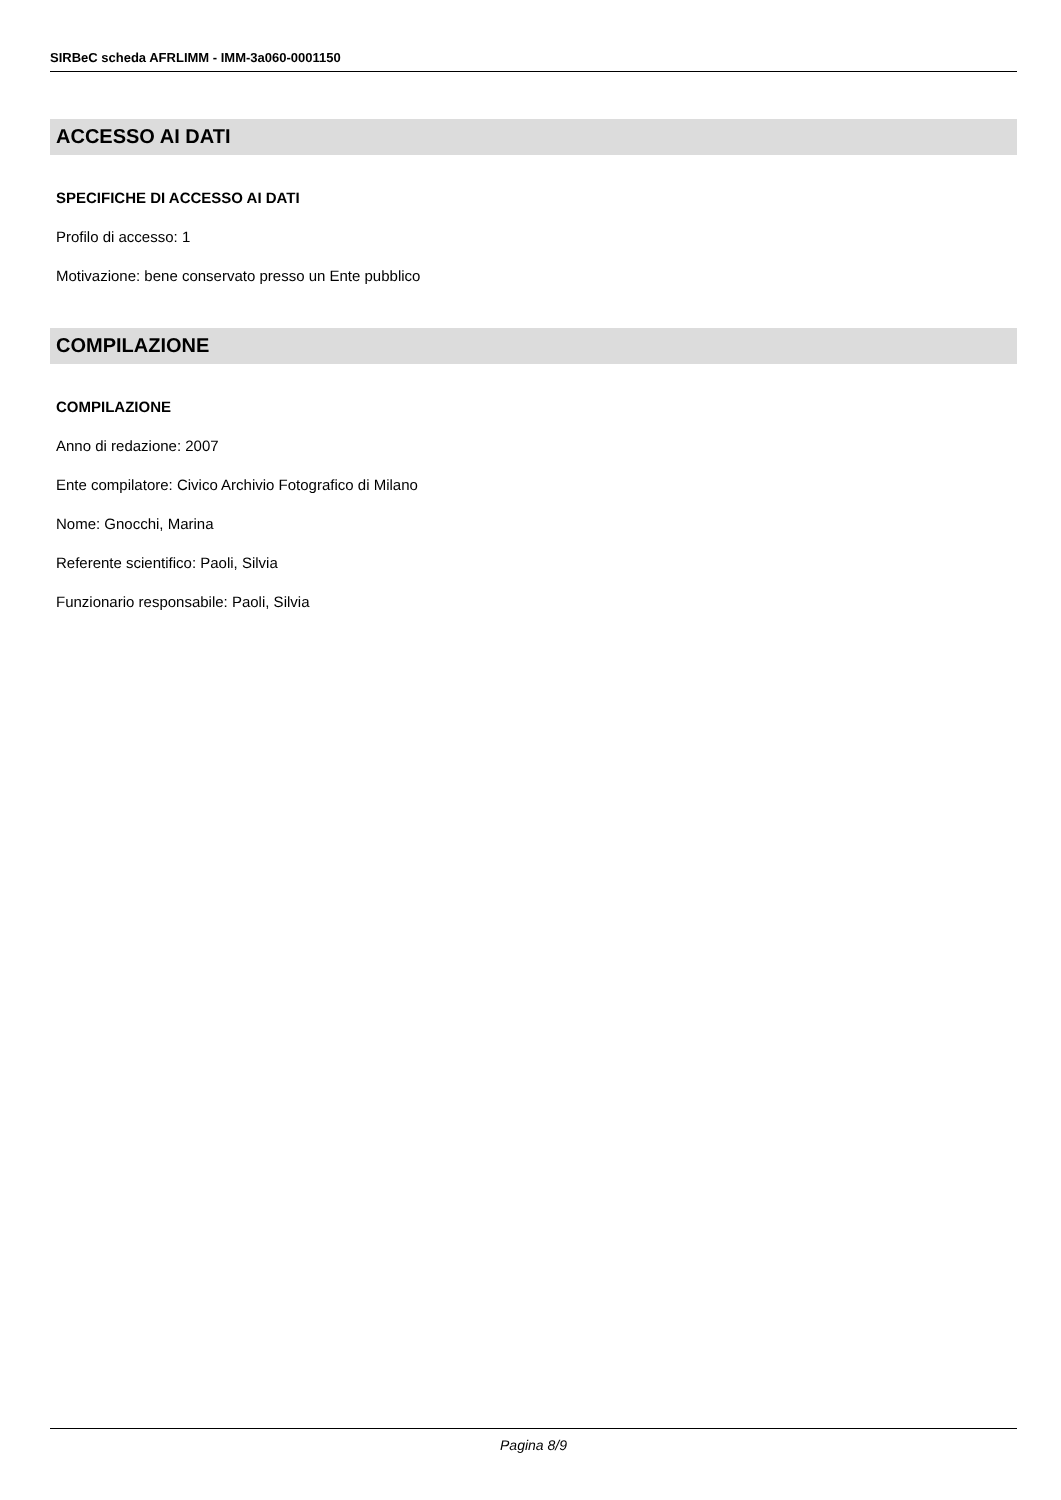SIRBeC scheda AFRLIMM - IMM-3a060-0001150
ACCESSO AI DATI
SPECIFICHE DI ACCESSO AI DATI
Profilo di accesso: 1
Motivazione: bene conservato presso un Ente pubblico
COMPILAZIONE
COMPILAZIONE
Anno di redazione: 2007
Ente compilatore: Civico Archivio Fotografico di Milano
Nome: Gnocchi, Marina
Referente scientifico: Paoli, Silvia
Funzionario responsabile: Paoli, Silvia
Pagina 8/9